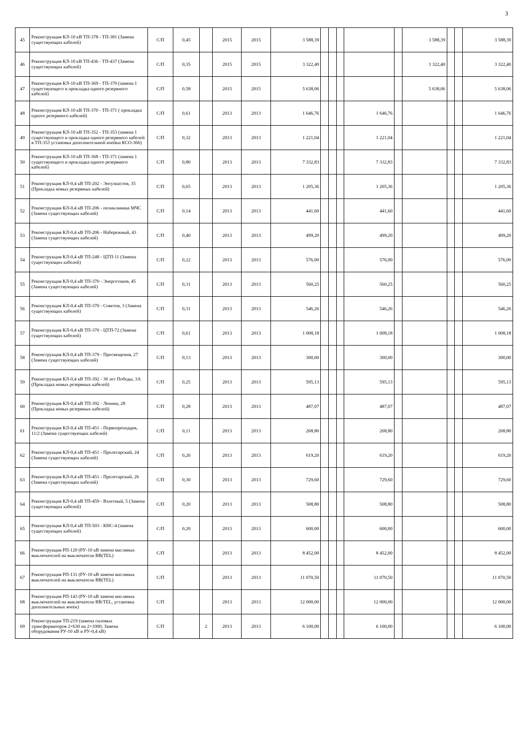3
| 45 | Реконструкция КЛ-10 кВ ТП-378 - ТП-381 (Замена существующих кабелей) | С/П | 0,45 | | 2015 | 2015 | 3 588,39 | | | | | | 3 588,39 | | | 3 588,39 |
| 46 | Реконструкция КЛ-10 кВ ТП-436 - ТП-437 (Замена существующих кабелей) | С/П | 0,35 | | 2015 | 2015 | 3 322,40 | | | | | | 3 322,40 | | | 3 322,40 |
| 47 | Реконструкция КЛ-10 кВ ТП-369 - ТП-370 (замена 1 существующего и прокладка одного резервного кабелей) | С/П | 0,58 | | 2015 | 2015 | 5 638,06 | | | | | | 5 638,06 | | | 5 638,06 |
| 48 | Реконструкция КЛ-10 кВ ТП-370 - ТП-371 ( прокладка одного резервного кабелей) | С/П | 0,61 | | 2013 | 2013 | 1 646,76 | | | | 1 646,76 | | | | | 1 646,76 |
| 49 | Реконструкция КЛ-10 кВ ТП-352 - ТП-353 (замена 1 существующего и прокладка одного резервного кабелей в ТП-353 установка дополнительной ячейки КСО-366) | С/П | 0,32 | | 2013 | 2013 | 1 221,04 | | | | 1 221,04 | | | | | 1 221,04 |
| 50 | Реконструкция КЛ-10 кВ ТП-368 - ТП-371 (замена 1 существующего и прокладка одного резервного кабелей) | С/П | 0,80 | | 2013 | 2013 | 7 332,83 | | | | 7 332,83 | | | | | 7 332,83 |
| 51 | Реконструкция КЛ-0,4 кВ ТП-202 - Энтузиастов, 35 (Прокладка новых резервных кабелей) | С/П | 0,65 | | 2013 | 2013 | 1 205,36 | | | | 1 205,36 | | | | | 1 205,36 |
| 52 | Реконструкция КЛ-0,4 кВ ТП-206 - поликлиника МЧС (Замена существующих кабелей) | С/П | 0,14 | | 2013 | 2013 | 441,60 | | | | 441,60 | | | | | 441,60 |
| 53 | Реконструкция КЛ-0,4 кВ ТП-206 - Набережный, 43 (Замена существующих кабелей) | С/П | 0,40 | | 2013 | 2013 | 499,20 | | | | 499,20 | | | | | 499,20 |
| 54 | Реконструкция КЛ-0,4 кВ ТП-248 - ЦТП-11 (Замена существующих кабелей) | С/П | 0,22 | | 2013 | 2013 | 576,00 | | | | 576,00 | | | | | 576,00 |
| 55 | Реконструкция КЛ-0,4 кВ ТП-370 - Энергетиков, 45 (Замена существующих кабелей) | С/П | 0,31 | | 2013 | 2013 | 560,25 | | | | 560,25 | | | | | 560,25 |
| 56 | Реконструкция КЛ-0,4 кВ ТП-370 - Советов, 3 (Замена существующих кабелей) | С/П | 0,31 | | 2013 | 2013 | 546,26 | | | | 546,26 | | | | | 546,26 |
| 57 | Реконструкция КЛ-0,4 кВ ТП-370 - ЦТП-72 (Замена существующих кабелей) | С/П | 0,61 | | 2013 | 2013 | 1 008,18 | | | | 1 008,18 | | | | | 1 008,18 |
| 58 | Реконструкция КЛ-0,4 кВ ТП-379 - Просвещения, 27 (Замена существующих кабелей) | С/П | 0,13 | | 2013 | 2013 | 300,00 | | | | 300,00 | | | | | 300,00 |
| 59 | Реконструкция КЛ-0,4 кВ ТП-392 - 30 лет Победы, 3А (Прокладка новых резервных кабелей) | С/П | 0,25 | | 2013 | 2013 | 595,13 | | | | 595,13 | | | | | 595,13 |
| 60 | Реконструкция КЛ-0,4 кВ ТП-392 - Ленина, 28 (Прокладка новых резервных кабелей) | С/П | 0,28 | | 2013 | 2013 | 487,07 | | | | 487,07 | | | | | 487,07 |
| 61 | Реконструкция КЛ-0,4 кВ ТП-451 - Первопроходцев, 11/2 (Замена существующих кабелей) | С/П | 0,11 | | 2013 | 2013 | 268,80 | | | | 268,80 | | | | | 268,80 |
| 62 | Реконструкция КЛ-0,4 кВ ТП-451 - Пролетарский, 24 (Замена существующих кабелей) | С/П | 0,26 | | 2013 | 2013 | 619,20 | | | | 619,20 | | | | | 619,20 |
| 63 | Реконструкция КЛ-0,4 кВ ТП-451 - Пролетарский, 26 (Замена существующих кабелей) | С/П | 0,30 | | 2013 | 2013 | 729,60 | | | | 729,60 | | | | | 729,60 |
| 64 | Реконструкция КЛ-0,4 кВ ТП-459 - Взлетный, 5 (Замена существующих кабелей) | С/П | 0,20 | | 2013 | 2013 | 508,80 | | | | 508,80 | | | | | 508,80 |
| 65 | Реконструкция КЛ-0,4 кВ ТП-503 - КНС-4 (замена существующих кабелей) | С/П | 0,20 | | 2013 | 2013 | 600,00 | | | | 600,00 | | | | | 600,00 |
| 66 | Реконструкция РП-120 (РУ-10 кВ замена масляных выключателей на выключатели BB(TEL) | С/П | | | 2013 | 2013 | 8 452,00 | | | | 8 452,00 | | | | | 8 452,00 |
| 67 | Реконструкция РП-131 (РУ-10 кВ замена масляных выключателей на выключатели BB(TEL) | С/П | | | 2013 | 2013 | 11 070,50 | | | | 11 070,50 | | | | | 11 070,50 |
| 68 | Реконструкция РП-143 (РУ-10 кВ замена масляных выключателей на выключатели BB/TEL, установка дополнительных ячеек) | С/П | | | 2013 | 2013 | 12 000,00 | | | | 12 000,00 | | | | | 12 000,00 |
| 69 | Реконструкция ТП-219 (замена силовых трансформаторов 2×630 на 2×1000; Замена оборудования РУ-10 кВ и РУ-0,4 кВ) | С/П | | 2 | 2013 | 2013 | 6 100,00 | | | | 6 100,00 | | | | | 6 100,00 |